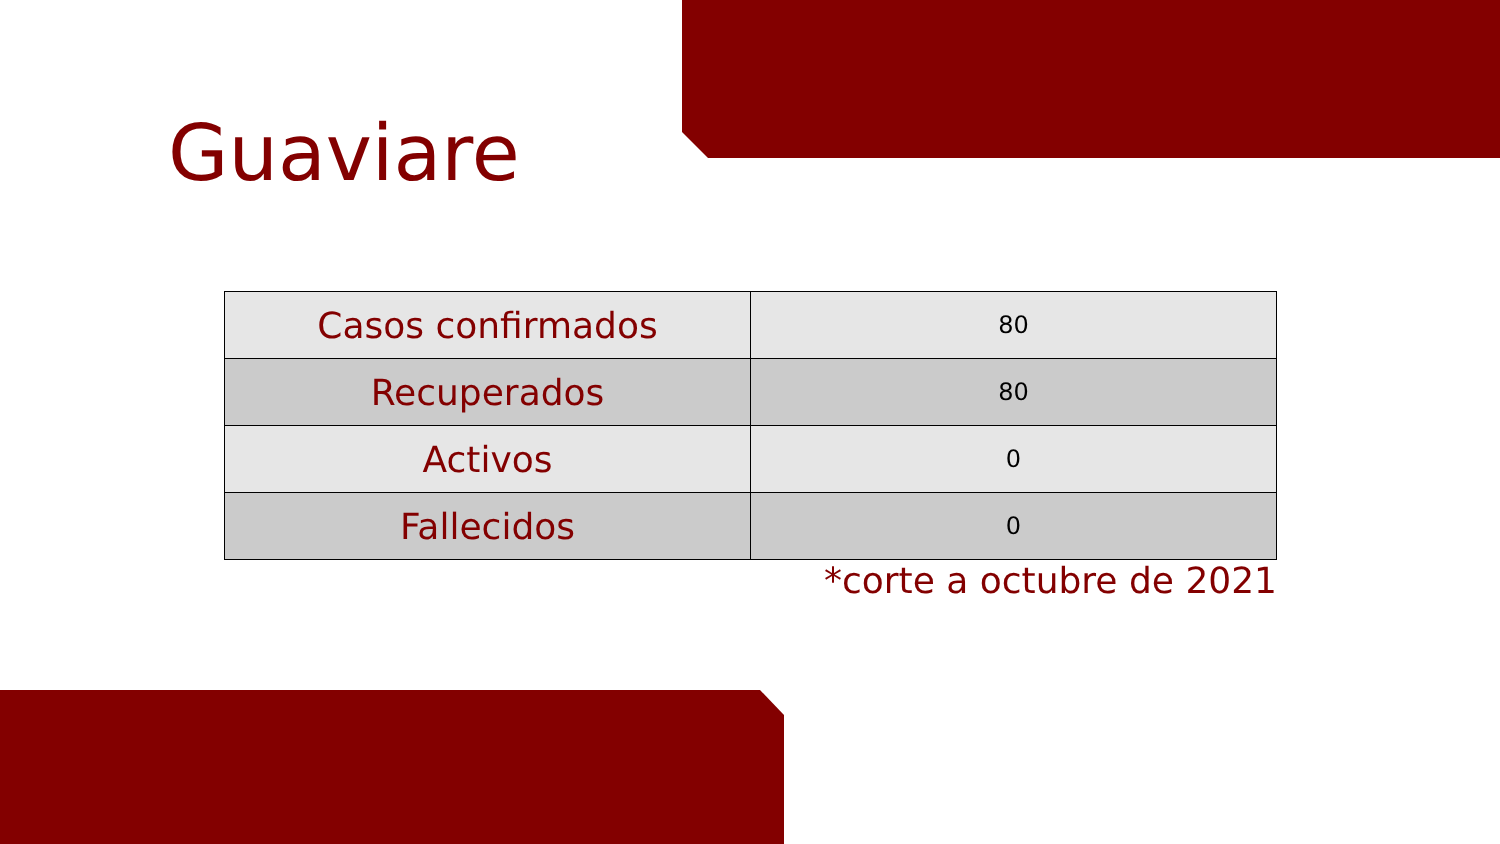Guaviare
| Casos confirmados | 80 |
| Recuperados | 80 |
| Activos | 0 |
| Fallecidos | 0 |
*corte a octubre de 2021